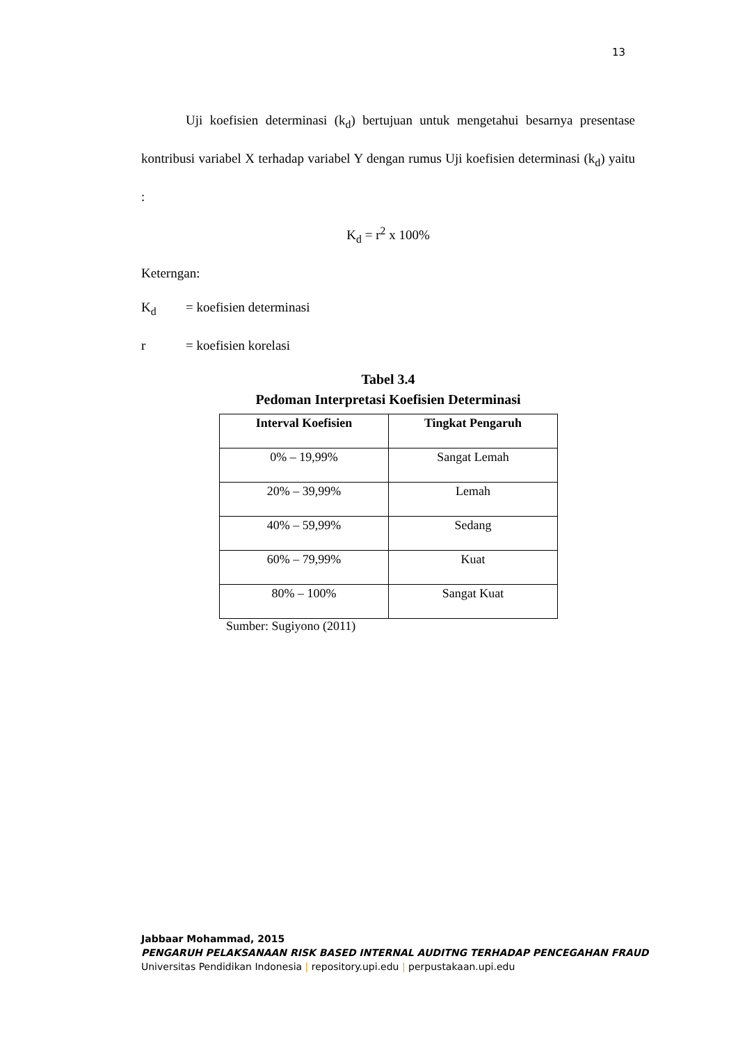13
Uji koefisien determinasi (k<sub>d</sub>) bertujuan untuk mengetahui besarnya presentase kontribusi variabel X terhadap variabel Y dengan rumus Uji koefisien determinasi (k<sub>d</sub>) yaitu :
K<sub>d</sub> = r<sup>2</sup> x 100%
Keterngan:
K<sub>d</sub> = koefisien determinasi
r = koefisien korelasi
Tabel 3.4
Pedoman Interpretasi Koefisien Determinasi
| Interval Koefisien | Tingkat Pengaruh |
| --- | --- |
| 0% – 19,99% | Sangat Lemah |
| 20% – 39,99% | Lemah |
| 40% – 59,99% | Sedang |
| 60% – 79,99% | Kuat |
| 80% – 100% | Sangat Kuat |
Sumber: Sugiyono (2011)
Jabbaar Mohammad, 2015
PENGARUH PELAKSANAAN RISK BASED INTERNAL AUDITNG TERHADAP PENCEGAHAN FRAUD
Universitas Pendidikan Indonesia | repository.upi.edu | perpustakaan.upi.edu